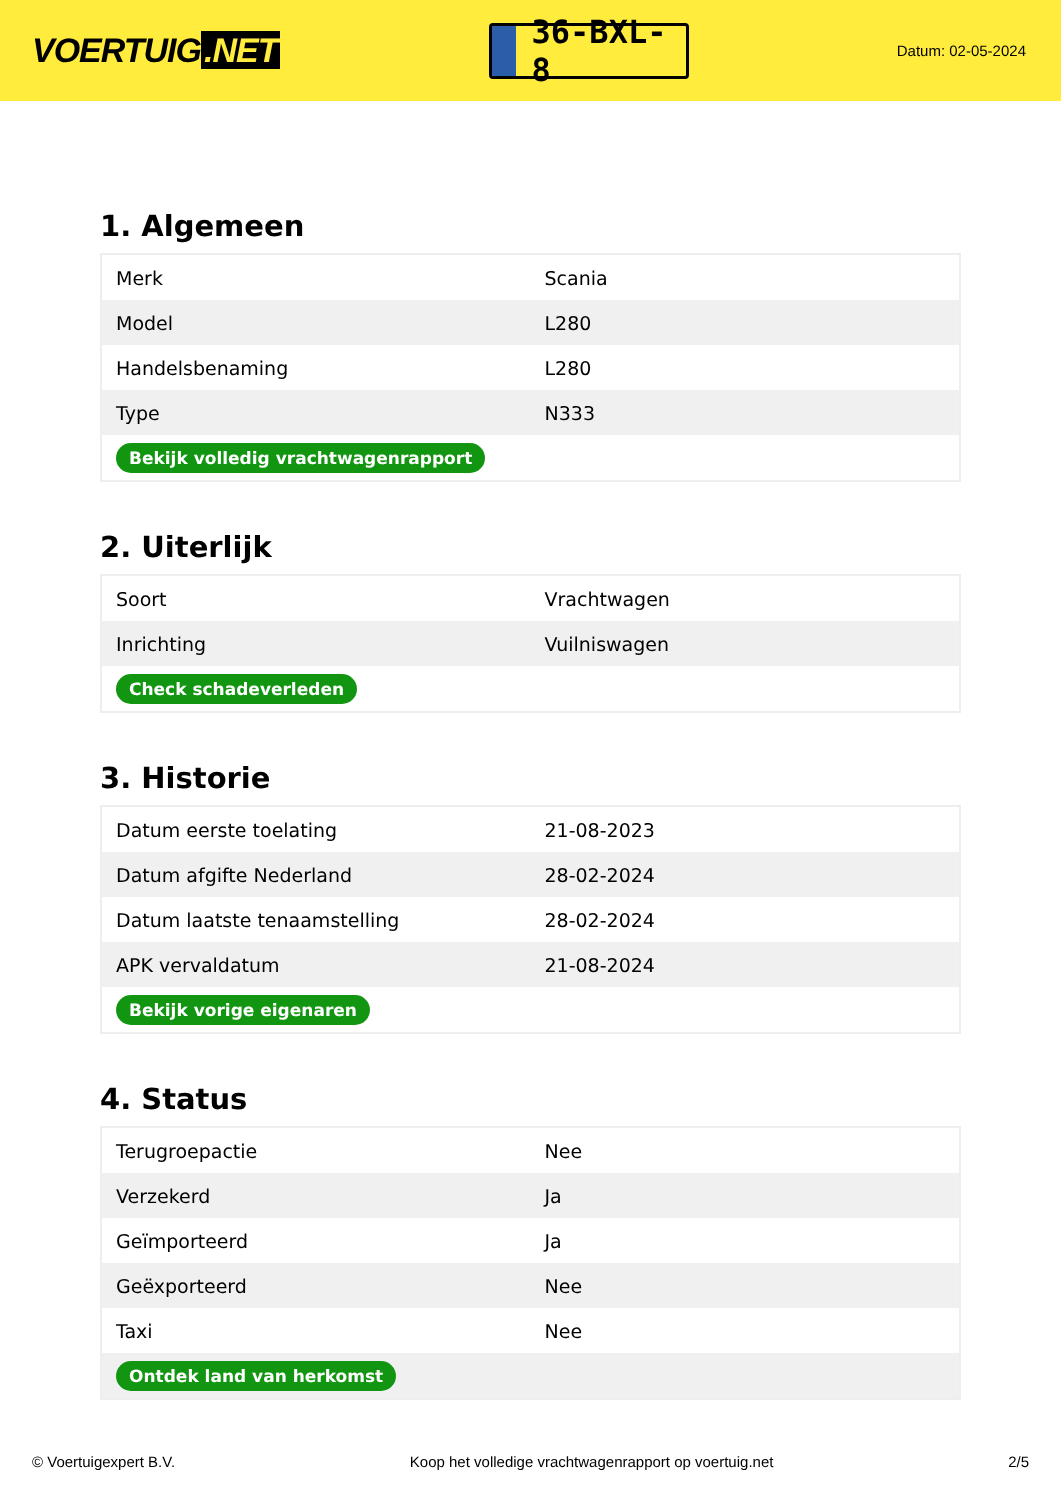VOERTUIG.NET
36-BXL-8
Datum: 02-05-2024
1. Algemeen
| Merk | Scania |
| Model | L280 |
| Handelsbenaming | L280 |
| Type | N333 |
| Bekijk volledig vrachtwagenrapport | |
2. Uiterlijk
| Soort | Vrachtwagen |
| Inrichting | Vuilniswagen |
| Check schadeverleden | |
3. Historie
| Datum eerste toelating | 21-08-2023 |
| Datum afgifte Nederland | 28-02-2024 |
| Datum laatste tenaamstelling | 28-02-2024 |
| APK vervaldatum | 21-08-2024 |
| Bekijk vorige eigenaren | |
4. Status
| Terugroepactie | Nee |
| Verzekerd | Ja |
| Geïmporteerd | Ja |
| Geëxporteerd | Nee |
| Taxi | Nee |
| Ontdek land van herkomst | |
© Voertuigexpert B.V. Koop het volledige vrachtwagenrapport op voertuig.net 2/5